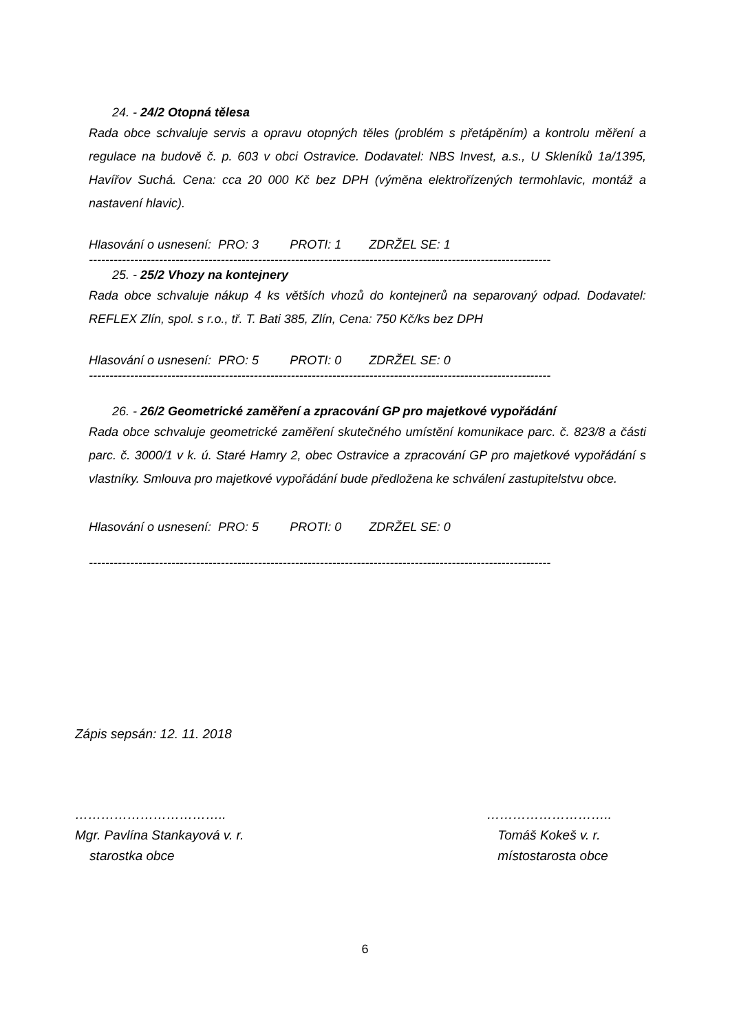24. - 24/2 Otopná tělesa
Rada obce schvaluje servis a opravu otopných těles (problém s přetápěním) a kontrolu měření a regulace na budově č. p. 603 v obci Ostravice. Dodavatel: NBS Invest, a.s., U Skleníků 1a/1395, Havířov Suchá. Cena: cca 20 000 Kč bez DPH (výměna elektrořízených termohlavic, montáž a nastavení hlavic).
Hlasování o usnesení: PRO: 3 PROTI: 1 ZDRŽEL SE: 1
----------------------------------------------------------------------------------------------------------------
25. - 25/2 Vhozy na kontejnery
Rada obce schvaluje nákup 4 ks větších vhozů do kontejnerů na separovaný odpad. Dodavatel: REFLEX Zlín, spol. s r.o., tř. T. Bati 385, Zlín, Cena: 750 Kč/ks bez DPH
Hlasování o usnesení: PRO: 5 PROTI: 0 ZDRŽEL SE: 0
----------------------------------------------------------------------------------------------------------------
26. - 26/2 Geometrické zaměření a zpracování GP pro majetkové vypořádání
Rada obce schvaluje geometrické zaměření skutečného umístění komunikace parc. č. 823/8 a části parc. č. 3000/1 v k. ú. Staré Hamry 2, obec Ostravice a zpracování GP pro majetkové vypořádání s vlastníky. Smlouva pro majetkové vypořádání bude předložena ke schválení zastupitelstvu obce.
Hlasování o usnesení: PRO: 5 PROTI: 0 ZDRŽEL SE: 0
----------------------------------------------------------------------------------------------------------------
Zápis sepsán: 12. 11. 2018
……………………………..
Mgr. Pavlína Stankayová v. r.
starostka obce
………………………..
Tomáš Kokeš v. r.
místostarosta obce
6